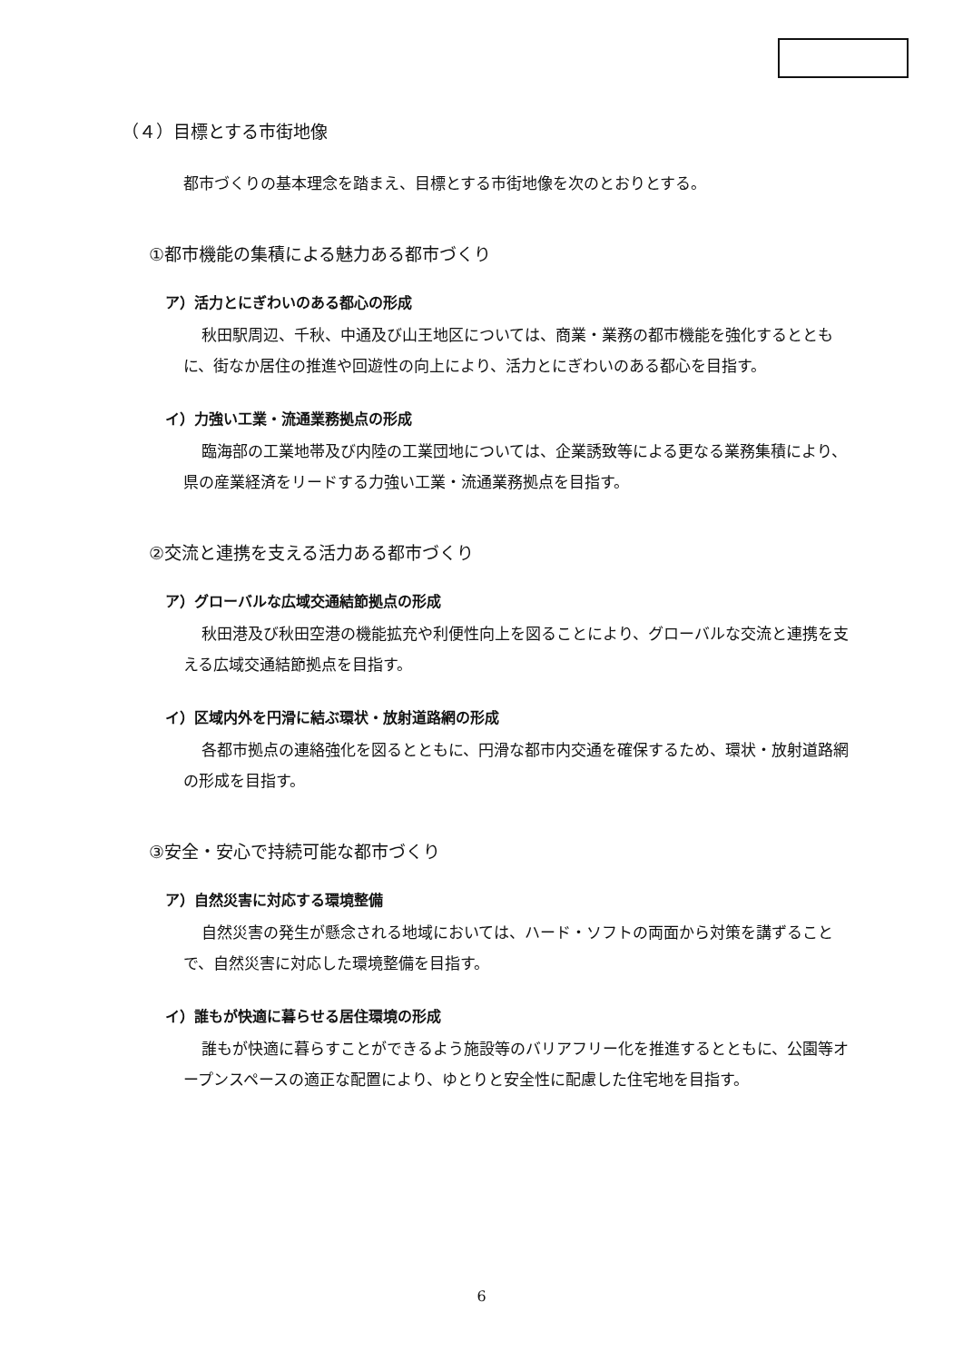（４）目標とする市街地像
都市づくりの基本理念を踏まえ、目標とする市街地像を次のとおりとする。
①都市機能の集積による魅力ある都市づくり
ア）活力とにぎわいのある都心の形成
秋田駅周辺、千秋、中通及び山王地区については、商業・業務の都市機能を強化するとともに、街なか居住の推進や回遊性の向上により、活力とにぎわいのある都心を目指す。
イ）力強い工業・流通業務拠点の形成
臨海部の工業地帯及び内陸の工業団地については、企業誘致等による更なる業務集積により、県の産業経済をリードする力強い工業・流通業務拠点を目指す。
②交流と連携を支える活力ある都市づくり
ア）グローバルな広域交通結節拠点の形成
秋田港及び秋田空港の機能拡充や利便性向上を図ることにより、グローバルな交流と連携を支える広域交通結節拠点を目指す。
イ）区域内外を円滑に結ぶ環状・放射道路網の形成
各都市拠点の連絡強化を図るとともに、円滑な都市内交通を確保するため、環状・放射道路網の形成を目指す。
③安全・安心で持続可能な都市づくり
ア）自然災害に対応する環境整備
自然災害の発生が懸念される地域においては、ハード・ソフトの両面から対策を講ずることで、自然災害に対応した環境整備を目指す。
イ）誰もが快適に暮らせる居住環境の形成
誰もが快適に暮らすことができるよう施設等のバリアフリー化を推進するとともに、公園等オープンスペースの適正な配置により、ゆとりと安全性に配慮した住宅地を目指す。
6